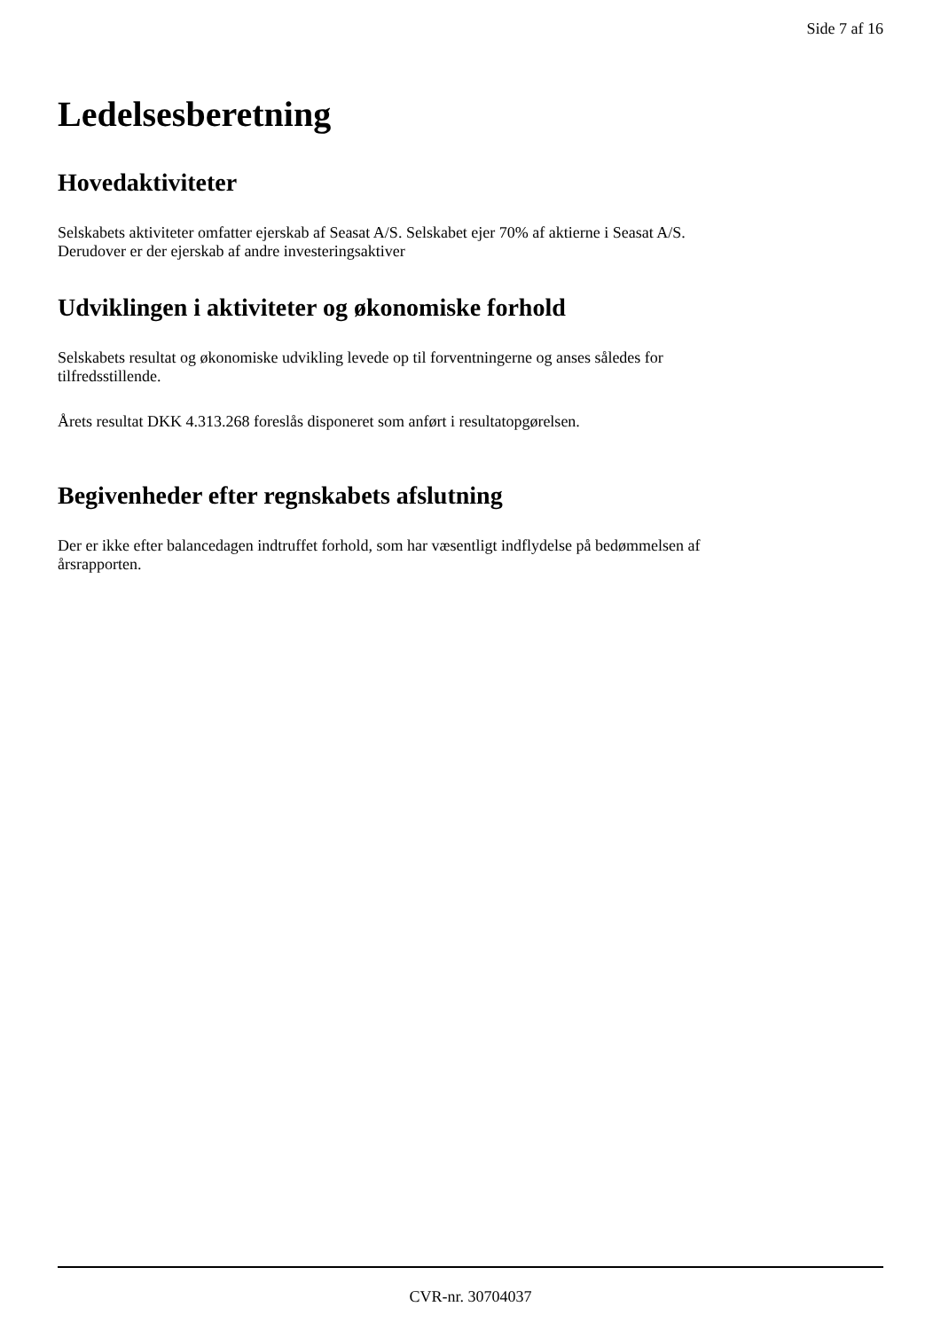Side 7 af 16
Ledelsesberetning
Hovedaktiviteter
Selskabets aktiviteter omfatter ejerskab af Seasat A/S. Selskabet ejer 70% af aktierne i Seasat A/S.
Derudover er der ejerskab af andre investeringsaktiver
Udviklingen i aktiviteter og økonomiske forhold
Selskabets resultat og økonomiske udvikling levede op til forventningerne og anses således for
tilfredsstillende.
Årets resultat DKK 4.313.268 foreslås disponeret som anført i resultatopgørelsen.
Begivenheder efter regnskabets afslutning
Der er ikke efter balancedagen indtruffet forhold, som har væsentligt indflydelse på bedømmelsen af
årsrapporten.
CVR-nr. 30704037